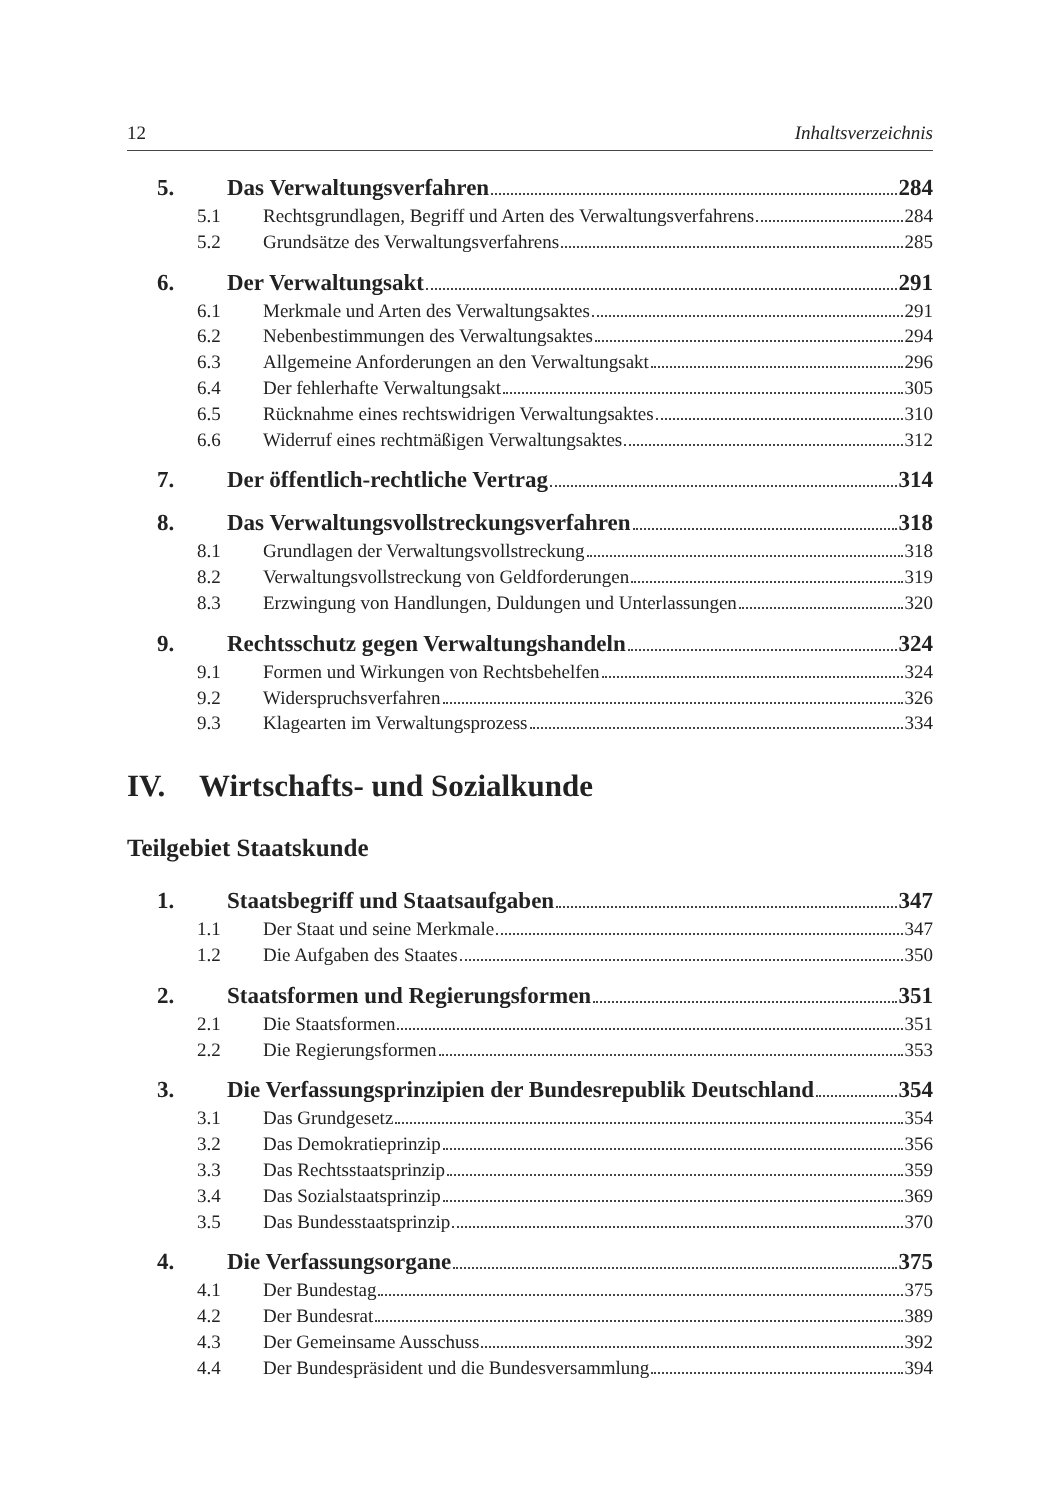12 Inhaltsverzeichnis
5. Das Verwaltungsverfahren 284
5.1 Rechtsgrundlagen, Begriff und Arten des Verwaltungsverfahrens 284
5.2 Grundsätze des Verwaltungsverfahrens 285
6. Der Verwaltungsakt 291
6.1 Merkmale und Arten des Verwaltungsaktes 291
6.2 Nebenbestimmungen des Verwaltungsaktes 294
6.3 Allgemeine Anforderungen an den Verwaltungsakt 296
6.4 Der fehlerhafte Verwaltungsakt 305
6.5 Rücknahme eines rechtswidrigen Verwaltungsaktes 310
6.6 Widerruf eines rechtmäßigen Verwaltungsaktes 312
7. Der öffentlich-rechtliche Vertrag 314
8. Das Verwaltungsvollstreckungsverfahren 318
8.1 Grundlagen der Verwaltungsvollstreckung 318
8.2 Verwaltungsvollstreckung von Geldforderungen 319
8.3 Erzwingung von Handlungen, Duldungen und Unterlassungen 320
9. Rechtsschutz gegen Verwaltungshandeln 324
9.1 Formen und Wirkungen von Rechtsbehelfen 324
9.2 Widerspruchsverfahren 326
9.3 Klagearten im Verwaltungsprozess 334
IV. Wirtschafts- und Sozialkunde
Teilgebiet Staatskunde
1. Staatsbegriff und Staatsaufgaben 347
1.1 Der Staat und seine Merkmale 347
1.2 Die Aufgaben des Staates 350
2. Staatsformen und Regierungsformen 351
2.1 Die Staatsformen 351
2.2 Die Regierungsformen 353
3. Die Verfassungsprinzipien der Bundesrepublik Deutschland 354
3.1 Das Grundgesetz 354
3.2 Das Demokratieprinzip 356
3.3 Das Rechtsstaatsprinzip 359
3.4 Das Sozialstaatsprinzip 369
3.5 Das Bundesstaatsprinzip 370
4. Die Verfassungsorgane 375
4.1 Der Bundestag 375
4.2 Der Bundesrat 389
4.3 Der Gemeinsame Ausschuss 392
4.4 Der Bundespräsident und die Bundesversammlung 394